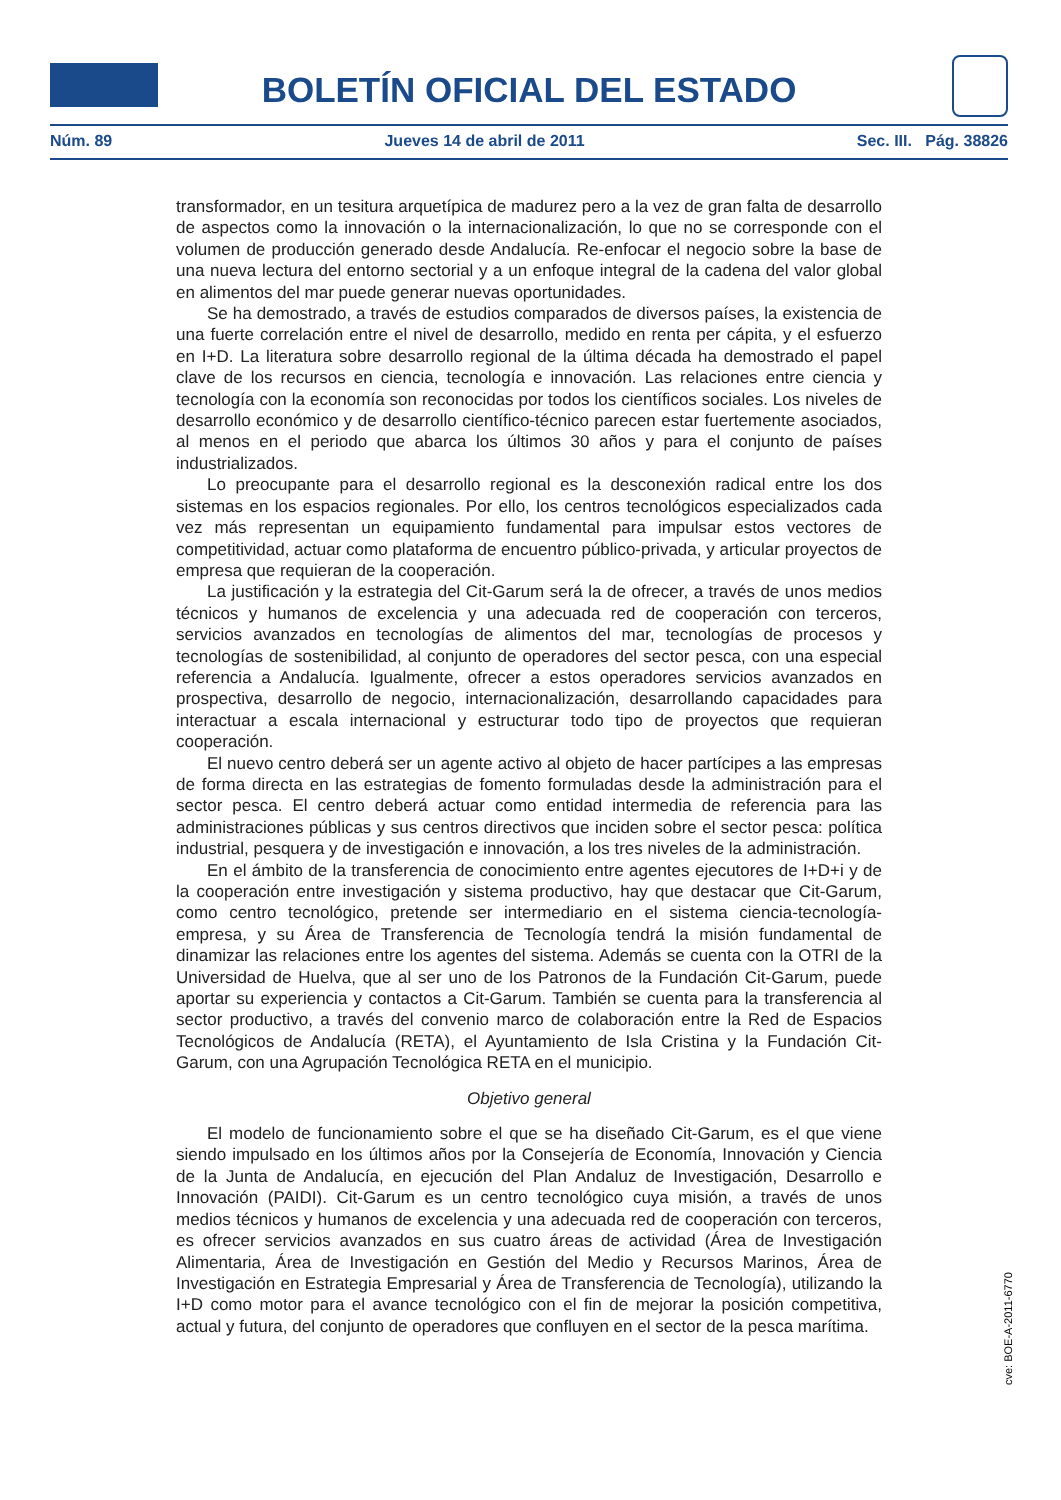BOLETÍN OFICIAL DEL ESTADO
Núm. 89 Jueves 14 de abril de 2011 Sec. III. Pág. 38826
transformador, en un tesitura arquetípica de madurez pero a la vez de gran falta de desarrollo de aspectos como la innovación o la internacionalización, lo que no se corresponde con el volumen de producción generado desde Andalucía. Re-enfocar el negocio sobre la base de una nueva lectura del entorno sectorial y a un enfoque integral de la cadena del valor global en alimentos del mar puede generar nuevas oportunidades.
Se ha demostrado, a través de estudios comparados de diversos países, la existencia de una fuerte correlación entre el nivel de desarrollo, medido en renta per cápita, y el esfuerzo en I+D. La literatura sobre desarrollo regional de la última década ha demostrado el papel clave de los recursos en ciencia, tecnología e innovación. Las relaciones entre ciencia y tecnología con la economía son reconocidas por todos los científicos sociales. Los niveles de desarrollo económico y de desarrollo científico-técnico parecen estar fuertemente asociados, al menos en el periodo que abarca los últimos 30 años y para el conjunto de países industrializados.
Lo preocupante para el desarrollo regional es la desconexión radical entre los dos sistemas en los espacios regionales. Por ello, los centros tecnológicos especializados cada vez más representan un equipamiento fundamental para impulsar estos vectores de competitividad, actuar como plataforma de encuentro público-privada, y articular proyectos de empresa que requieran de la cooperación.
La justificación y la estrategia del Cit-Garum será la de ofrecer, a través de unos medios técnicos y humanos de excelencia y una adecuada red de cooperación con terceros, servicios avanzados en tecnologías de alimentos del mar, tecnologías de procesos y tecnologías de sostenibilidad, al conjunto de operadores del sector pesca, con una especial referencia a Andalucía. Igualmente, ofrecer a estos operadores servicios avanzados en prospectiva, desarrollo de negocio, internacionalización, desarrollando capacidades para interactuar a escala internacional y estructurar todo tipo de proyectos que requieran cooperación.
El nuevo centro deberá ser un agente activo al objeto de hacer partícipes a las empresas de forma directa en las estrategias de fomento formuladas desde la administración para el sector pesca. El centro deberá actuar como entidad intermedia de referencia para las administraciones públicas y sus centros directivos que inciden sobre el sector pesca: política industrial, pesquera y de investigación e innovación, a los tres niveles de la administración.
En el ámbito de la transferencia de conocimiento entre agentes ejecutores de I+D+i y de la cooperación entre investigación y sistema productivo, hay que destacar que Cit-Garum, como centro tecnológico, pretende ser intermediario en el sistema ciencia-tecnología-empresa, y su Área de Transferencia de Tecnología tendrá la misión fundamental de dinamizar las relaciones entre los agentes del sistema. Además se cuenta con la OTRI de la Universidad de Huelva, que al ser uno de los Patronos de la Fundación Cit-Garum, puede aportar su experiencia y contactos a Cit-Garum. También se cuenta para la transferencia al sector productivo, a través del convenio marco de colaboración entre la Red de Espacios Tecnológicos de Andalucía (RETA), el Ayuntamiento de Isla Cristina y la Fundación Cit-Garum, con una Agrupación Tecnológica RETA en el municipio.
Objetivo general
El modelo de funcionamiento sobre el que se ha diseñado Cit-Garum, es el que viene siendo impulsado en los últimos años por la Consejería de Economía, Innovación y Ciencia de la Junta de Andalucía, en ejecución del Plan Andaluz de Investigación, Desarrollo e Innovación (PAIDI). Cit-Garum es un centro tecnológico cuya misión, a través de unos medios técnicos y humanos de excelencia y una adecuada red de cooperación con terceros, es ofrecer servicios avanzados en sus cuatro áreas de actividad (Área de Investigación Alimentaria, Área de Investigación en Gestión del Medio y Recursos Marinos, Área de Investigación en Estrategia Empresarial y Área de Transferencia de Tecnología), utilizando la I+D como motor para el avance tecnológico con el fin de mejorar la posición competitiva, actual y futura, del conjunto de operadores que confluyen en el sector de la pesca marítima.
cve: BOE-A-2011-6770